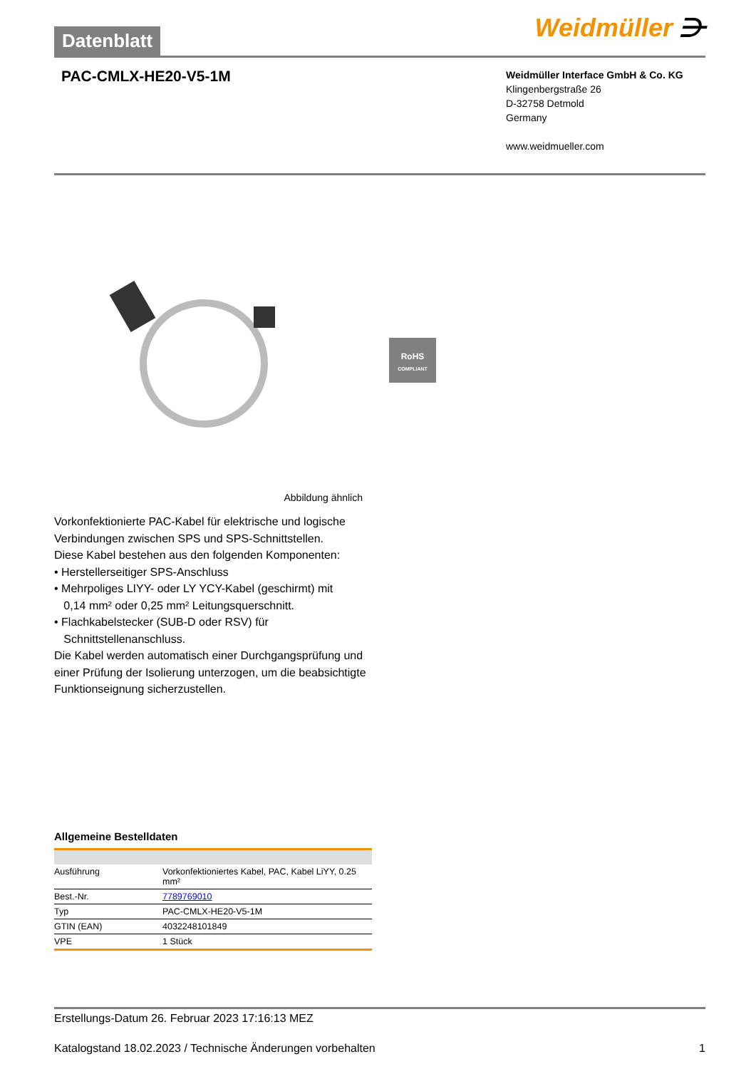Datenblatt
Weidmüller ⋺
PAC-CMLX-HE20-V5-1M
Weidmüller Interface GmbH & Co. KG
Klingenbergstraße 26
D-32758 Detmold
Germany
www.weidmueller.com
RoHS
COMPLIANT
Abbildung ähnlich
Vorkonfektionierte PAC-Kabel für elektrische und logische Verbindungen zwischen SPS und SPS-Schnittstellen.
Diese Kabel bestehen aus den folgenden Komponenten:
• Herstellerseitiger SPS-Anschluss
• Mehrpoliges LIYY- oder LY YCY-Kabel (geschirmt) mit
0,14 mm² oder 0,25 mm² Leitungsquerschnitt.
• Flachkabelstecker (SUB-D oder RSV) für
Schnittstellenanschluss.
Die Kabel werden automatisch einer Durchgangsprüfung und einer Prüfung der Isolierung unterzogen, um die beabsichtigte Funktionseignung sicherzustellen.
Allgemeine Bestelldaten
| Ausführung | Vorkonfektioniertes Kabel, PAC, Kabel LiYY, 0.25 mm² |
| Best.-Nr. | 7789769010 |
| Typ | PAC-CMLX-HE20-V5-1M |
| GTIN (EAN) | 4032248101849 |
| VPE | 1 Stück |
Erstellungs-Datum 26. Februar 2023 17:16:13 MEZ
Katalogstand 18.02.2023 / Technische Änderungen vorbehalten 1